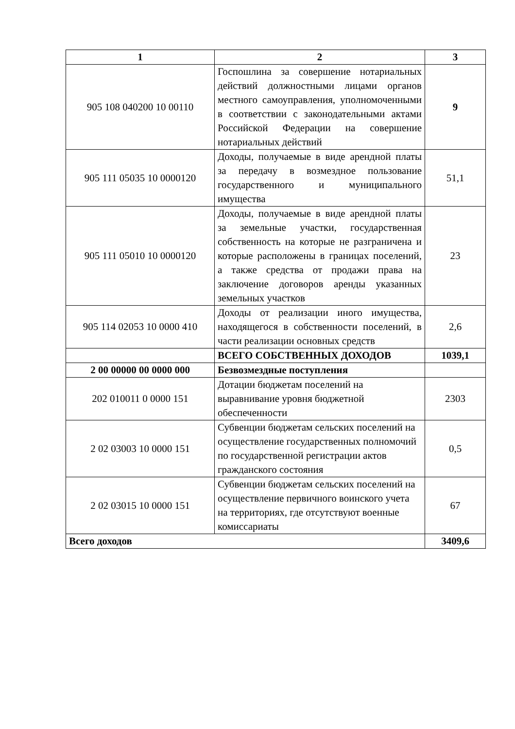| 1 | 2 | 3 |
| --- | --- | --- |
| 905 108 040200 10 00110 | Госпошлина за совершение нотариальных действий должностными лицами органов местного самоуправления, уполномоченными в соответствии с законодательными актами Российской Федерации на совершение нотариальных действий | 9 |
| 905 111 05035 10 0000120 | Доходы, получаемые в виде арендной платы за передачу в возмездное пользование государственного и муниципального имущества | 51,1 |
| 905 111 05010 10 0000120 | Доходы, получаемые в виде арендной платы за земельные участки, государственная собственность на которые не разграничена и которые расположены в границах поселений, а также средства от продажи права на заключение договоров аренды указанных земельных участков | 23 |
| 905 114 02053 10 0000 410 | Доходы от реализации иного имущества, находящегося в собственности поселений, в части реализации основных средств | 2,6 |
| | ВСЕГО СОБСТВЕННЫХ ДОХОДОВ | 1039,1 |
| 2 00 00000 00 0000 000 | Безвозмездные поступления | |
| 202 010011 0 0000 151 | Дотации бюджетам поселений на выравнивание уровня бюджетной обеспеченности | 2303 |
| 2 02 03003 10 0000 151 | Субвенции бюджетам сельских поселений на осуществление государственных полномочий по государственной регистрации актов гражданского состояния | 0,5 |
| 2 02 03015 10 0000 151 | Субвенции бюджетам сельских поселений на осуществление первичного воинского учета на территориях, где отсутствуют военные комиссариаты | 67 |
| Всего доходов | | 3409,6 |